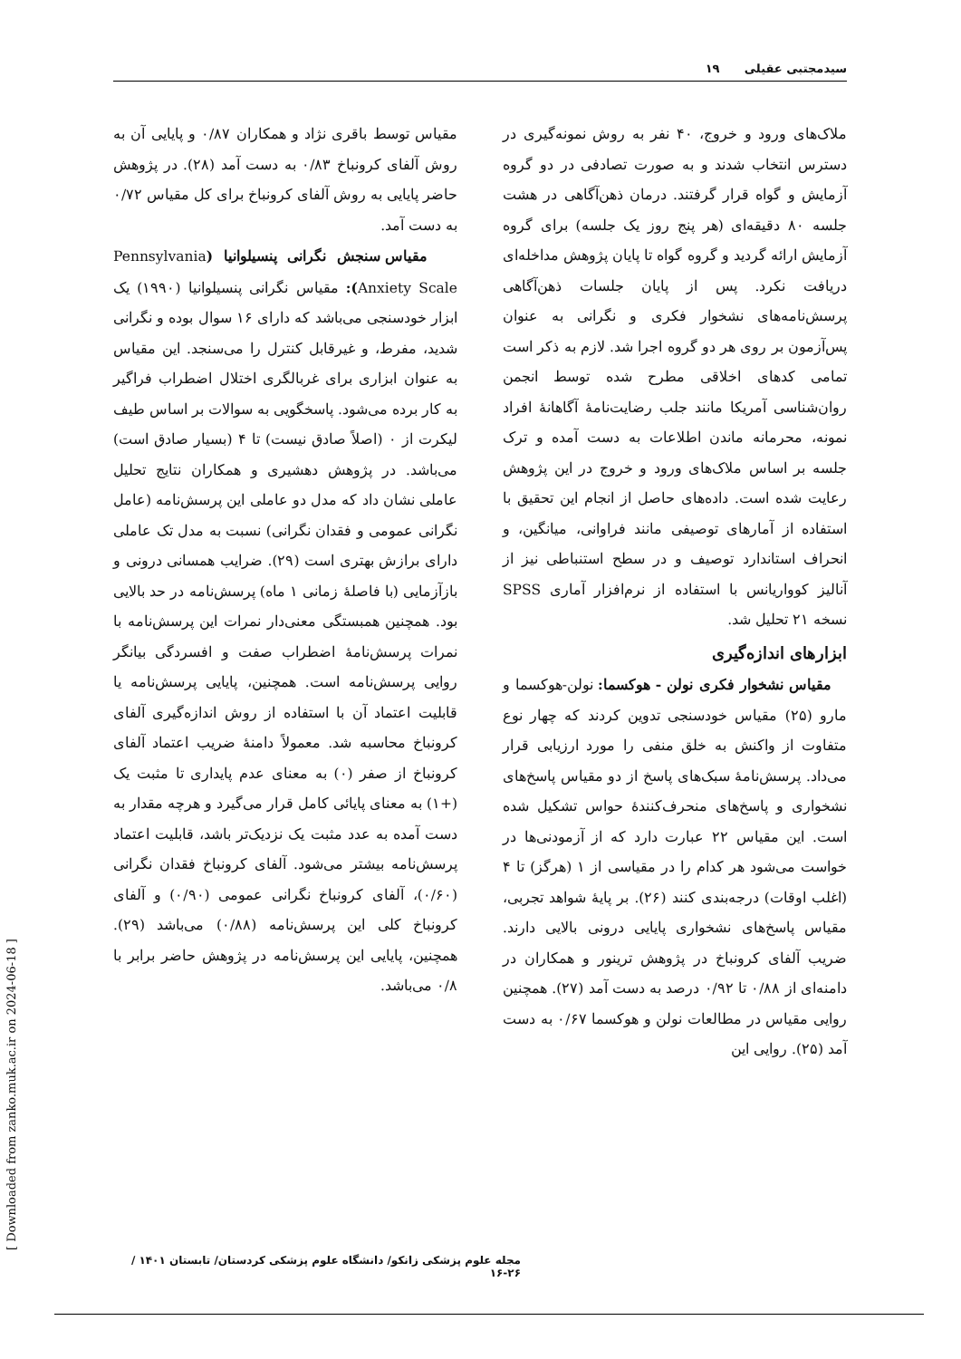سیدمجتبی عقیلی ۱۹
ملاک‌های ورود و خروج، ۴۰ نفر به روش نمونه‌گیری در دسترس انتخاب شدند و به صورت تصادفی در دو گروه آزمایش و گواه قرار گرفتند. درمان ذهن‌آگاهی در هشت جلسه ۸۰ دقیقه‌ای (هر پنج روز یک جلسه) برای گروه آزمایش ارائه گردید و گروه گواه تا پایان پژوهش مداخله‌ای دریافت نکرد. پس از پایان جلسات ذهن‌آگاهی پرسش‌نامه‌های نشخوار فکری و نگرانی به عنوان پس‌آزمون بر روی هر دو گروه اجرا شد. لازم به ذکر است تمامی کدهای اخلاقی مطرح شده توسط انجمن روان‌شناسی آمریکا مانند جلب رضایت‌نامهٔ آگاهانهٔ افراد نمونه، محرمانه ماندن اطلاعات به دست آمده و ترک جلسه بر اساس ملاک‌های ورود و خروج در این پژوهش رعایت شده است. داده‌های حاصل از انجام این تحقیق با استفاده از آمارهای توصیفی مانند فراوانی، میانگین، و انحراف استاندارد توصیف و در سطح استنباطی نیز از آنالیز کوواریانس با استفاده از نرم‌افزار آماری SPSS نسخه ۲۱ تحلیل شد.
ابزارهای اندازه‌گیری
مقیاس نشخوار فکری نولن - هوکسما: نولن-هوکسما و مارو (۲۵) مقیاس خودسنجی تدوین کردند که چهار نوع متفاوت از واکنش به خلق منفی را مورد ارزیابی قرار می‌داد. پرسش‌نامهٔ سبک‌های پاسخ از دو مقیاس پاسخ‌های نشخواری و پاسخ‌های منحرف‌کنندهٔ حواس تشکیل شده است. این مقیاس ۲۲ عبارت دارد که از آزمودنی‌ها در خواست می‌شود هر کدام را در مقیاسی از ۱ (هرگز) تا ۴ (اغلب اوقات) درجه‌بندی کنند (۲۶). بر پایهٔ شواهد تجربی، مقیاس پاسخ‌های نشخواری پایایی درونی بالایی دارند. ضریب آلفای کرونباخ در پژوهش ترینور و همکاران در دامنه‌ای از ۰/۸۸ تا ۰/۹۲ درصد به دست آمد (۲۷). همچنین روایی مقیاس در مطالعات نولن و هوکسما ۰/۶۷ به دست آمد (۲۵). روایی این
مقیاس توسط باقری نژاد و همکاران ۰/۸۷ و پایایی آن به روش آلفای کرونباخ ۰/۸۳ به دست آمد (۲۸). در پژوهش حاضر پایایی به روش آلفای کرونباخ برای کل مقیاس ۰/۷۲ به دست آمد.
مقیاس سنجش نگرانی پنسیلوانیا (Pennsylvania Anxiety Scale): مقیاس نگرانی پنسیلوانیا (۱۹۹۰) یک ابزار خودسنجی می‌باشد که دارای ۱۶ سوال بوده و نگرانی شدید، مفرط، و غیرقابل کنترل را می‌سنجد. این مقیاس به عنوان ابزاری برای غربالگری اختلال اضطراب فراگیر به کار برده می‌شود. پاسخگویی به سوالات بر اساس طیف لیکرت از ۰ (اصلاً صادق نیست) تا ۴ (بسیار صادق است) می‌باشد. در پژوهش دهشیری و همکاران نتایج تحلیل عاملی نشان داد که مدل دو عاملی این پرسش‌نامه (عامل نگرانی عمومی و فقدان نگرانی) نسبت به مدل تک عاملی دارای برازش بهتری است (۲۹). ضرایب همسانی درونی و بازآزمایی (با فاصلهٔ زمانی ۱ ماه) پرسش‌نامه در حد بالایی بود. همچنین همبستگی معنی‌دار نمرات این پرسش‌نامه با نمرات پرسش‌نامهٔ اضطراب صفت و افسردگی بیانگر روایی پرسش‌نامه است. همچنین، پایایی پرسش‌نامه یا قابلیت اعتماد آن با استفاده از روش اندازه‌گیری آلفای کرونباخ محاسبه شد. معمولاً دامنهٔ ضریب اعتماد آلفای کرونباخ از صفر (۰) به معنای عدم پایداری تا مثبت یک (+۱) به معنای پایائی کامل قرار می‌گیرد و هرچه مقدار به دست آمده به عدد مثبت یک نزدیک‌تر باشد، قابلیت اعتماد پرسش‌نامه بیشتر می‌شود. آلفای کرونباخ فقدان نگرانی (۰/۶۰)، آلفای کرونباخ نگرانی عمومی (۰/۹۰) و آلفای کرونباخ کلی این پرسش‌نامه (۰/۸۸) می‌باشد (۲۹). همچنین، پایایی این پرسش‌نامه در پژوهش حاضر برابر با ۰/۸ می‌باشد.
مجله علوم پزشکی زانکو/ دانشگاه علوم پزشکی کردستان/ تابستان ۱۴۰۱ / ۲۶-۱۶
[ Downloaded from zanko.muk.ac.ir on 2024-06-18 ]